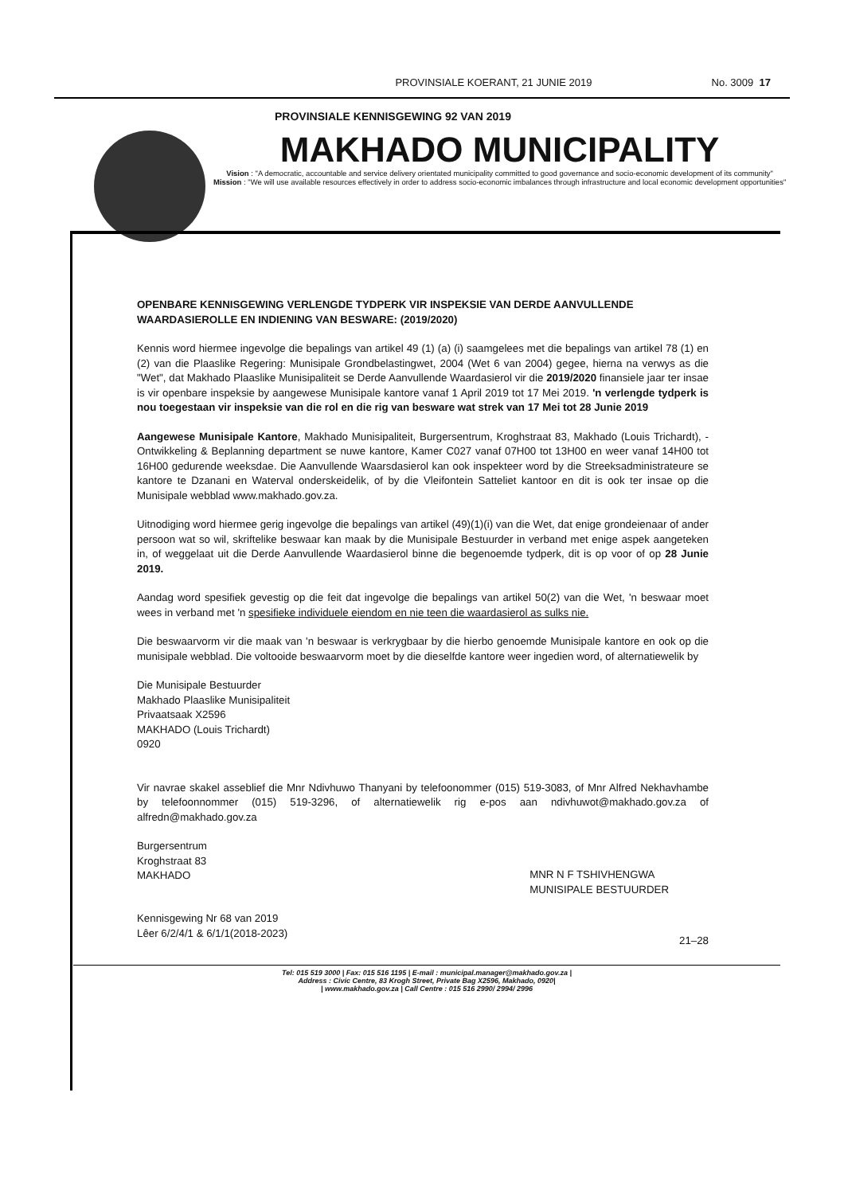PROVINSIALE KOERANT, 21 JUNIE 2019 No. 3009 17
PROVINSIALE KENNISGEWING 92 VAN 2019
MAKHADO MUNICIPALITY
Vision : "A democratic, accountable and service delivery orientated municipality committed to good governance and socio-economic development of its community"
Mission : "We will use available resources effectively in order to address socio-economic imbalances through infrastructure and local economic development opportunities"
OPENBARE KENNISGEWING VERLENGDE TYDPERK VIR INSPEKSIE VAN DERDE AANVULLENDE WAARDASIEROLLE EN INDIENING VAN BESWARE: (2019/2020)
Kennis word hiermee ingevolge die bepalings van artikel 49 (1) (a) (i) saamgelees met die bepalings van artikel 78 (1) en (2) van die Plaaslike Regering: Munisipale Grondbelastingwet, 2004 (Wet 6 van 2004) gegee, hierna na verwys as die "Wet", dat Makhado Plaaslike Munisipaliteit se Derde Aanvullende Waardasierol vir die 2019/2020 finansiele jaar ter insae is vir openbare inspeksie by aangewese Munisipale kantore vanaf 1 April 2019 tot 17 Mei 2019. 'n verlengde tydperk is nou toegestaan vir inspeksie van die rol en die rig van besware wat strek van 17 Mei tot 28 Junie 2019
Aangewese Munisipale Kantore, Makhado Munisipaliteit, Burgersentrum, Kroghstraat 83, Makhado (Louis Trichardt), - Ontwikkeling & Beplanning department se nuwe kantore, Kamer C027 vanaf 07H00 tot 13H00 en weer vanaf 14H00 tot 16H00 gedurende weeksdae. Die Aanvullende Waarsdasierol kan ook inspekteer word by die Streeksadministrateure se kantore te Dzanani en Waterval onderskeidelik, of by die Vleifontein Satteliet kantoor en dit is ook ter insae op die Munisipale webblad www.makhado.gov.za.
Uitnodiging word hiermee gerig ingevolge die bepalings van artikel (49)(1)(i) van die Wet, dat enige grondeienaar of ander persoon wat so wil, skriftelike beswaar kan maak by die Munisipale Bestuurder in verband met enige aspek aangeteken in, of weggelaat uit die Derde Aanvullende Waardasierol binne die begenoemde tydperk, dit is op voor of op 28 Junie 2019.
Aandag word spesifiek gevestig op die feit dat ingevolge die bepalings van artikel 50(2) van die Wet, 'n beswaar moet wees in verband met 'n spesifieke individuele eiendom en nie teen die waardasierol as sulks nie.
Die beswaarvorm vir die maak van 'n beswaar is verkrygbaar by die hierbo genoemde Munisipale kantore en ook op die munisipale webblad. Die voltooide beswaarvorm moet by die dieselfde kantore weer ingedien word, of alternatiewelik by
Die Munisipale Bestuurder
Makhado Plaaslike Munisipaliteit
Privaatsaak X2596
MAKHADO (Louis Trichardt)
0920
Vir navrae skakel asseblief die Mnr Ndivhuwo Thanyani by telefoonommer (015) 519-3083, of Mnr Alfred Nekhavhambe by telefoonnommer (015) 519-3296, of alternatiewelik rig e-pos aan ndivhuwot@makhado.gov.za of alfredn@makhado.gov.za
Burgersentrum
Kroghstraat 83
MAKHADO
MNR N F TSHIVHENGWA
MUNISIPALE BESTUURDER
Kennisgewing Nr 68 van 2019
Lêer 6/2/4/1 & 6/1/1(2018-2023)
21–28
Tel: 015 519 3000 | Fax: 015 516 1195 | E-mail : municipal.manager@makhado.gov.za |
Address : Civic Centre, 83 Krogh Street, Private Bag X2596, Makhado, 0920|
| www.makhado.gov.za | Call Centre : 015 516 2990/ 2994/ 2996